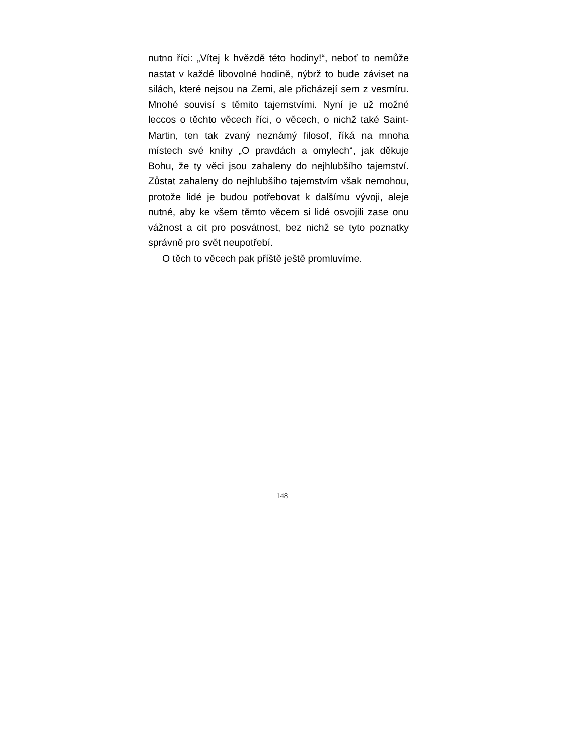nutno říci: „Vítej k hvězdě této hodiny!“, neboť to nemůže nastat v každé libovolné hodině, nýbrž to bude záviset na silách, které nejsou na Zemi, ale přicházejí sem z vesmíru. Mnohé souvisí s těmito tajemstvími. Nyní je už možné leccos o těchto věcech říci, o věcech, o nichž také Saint-Martin, ten tak zvaný neznámý filosof, říká na mnoha místech své knihy „O pravdách a omylech“, jak děkuje Bohu, že ty věci jsou zahaleny do nejhlubšího tajemství. Zůstat zahaleny do nejhlubšího tajemstvím však nemohou, protože lidé je budou potřebovat k dalšímu vývoji, aleje nutné, aby ke všem těmto věcem si lidé osvojili zase onu vážnost a cit pro posvátnost, bez nichž se tyto poznatky správně pro svět neupotřebí.
O těch to věcech pak příště ještě promluvíme.
148